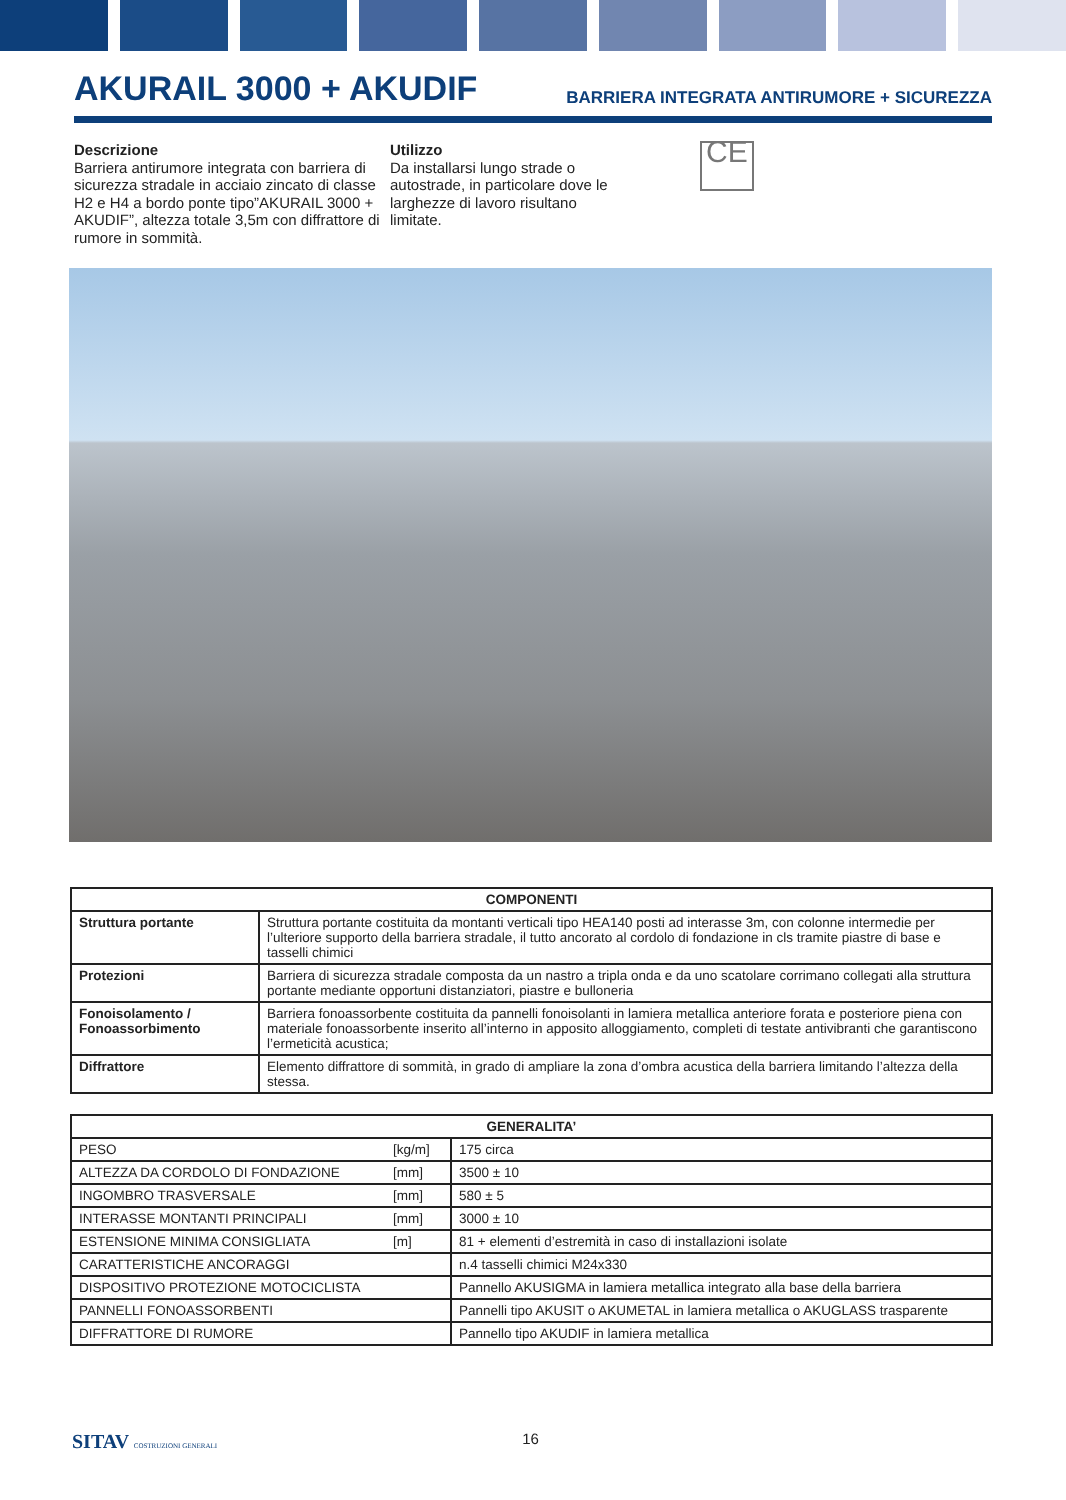AKURAIL 3000 + AKUDIF
BARRIERA INTEGRATA ANTIRUMORE + SICUREZZA
Descrizione
Barriera antirumore integrata con barriera di sicurezza stradale in acciaio zincato di classe H2 e H4 a bordo ponte tipo”AKURAIL 3000 + AKUDIF”, altezza totale 3,5m con diffrattore di rumore in sommità.
Utilizzo
Da installarsi lungo strade o autostrade, in particolare dove le larghezze di lavoro risultano limitate.
CE
| COMPONENTI | |
| --- | --- |
| Struttura portante | Struttura portante costituita da montanti verticali tipo HEA140 posti ad interasse 3m, con colonne intermedie per l’ulteriore supporto della barriera stradale, il tutto ancorato al cordolo di fondazione in cls tramite piastre di base e tasselli chimici |
| Protezioni | Barriera di sicurezza stradale composta da un nastro a tripla onda e da uno scatolare corrimano collegati alla struttura portante mediante opportuni distanziatori, piastre e bulloneria |
| Fonoisolamento / Fonoassorbimento | Barriera fonoassorbente costituita da pannelli fonoisolanti in lamiera metallica anteriore forata e posteriore piena con materiale fonoassorbente inserito all’interno in apposito alloggiamento, completi di testate antivibranti che garantiscono l’ermeticità acustica; |
| Diffrattore | Elemento diffrattore di sommità, in grado di ampliare la zona d’ombra acustica della barriera limitando l’altezza della stessa. |
| GENERALITA’ | | |
| --- | --- | --- |
| PESO | [kg/m] | 175 circa |
| ALTEZZA DA CORDOLO DI FONDAZIONE | [mm] | 3500 ± 10 |
| INGOMBRO TRASVERSALE | [mm] | 580 ± 5 |
| INTERASSE MONTANTI PRINCIPALI | [mm] | 3000 ± 10 |
| ESTENSIONE MINIMA CONSIGLIATA | [m] | 81 + elementi d’estremità in caso di installazioni isolate |
| CARATTERISTICHE ANCORAGGI | | n.4 tasselli chimici M24x330 |
| DISPOSITIVO PROTEZIONE MOTOCICLISTA | | Pannello AKUSIGMA in lamiera metallica integrato alla base della barriera |
| PANNELLI FONOASSORBENTI | | Pannelli tipo AKUSIT o AKUMETAL in lamiera metallica o AKUGLASS trasparente |
| DIFFRATTORE DI RUMORE | | Pannello tipo AKUDIF in lamiera metallica |
SITAV COSTRUZIONI GENERALI 16